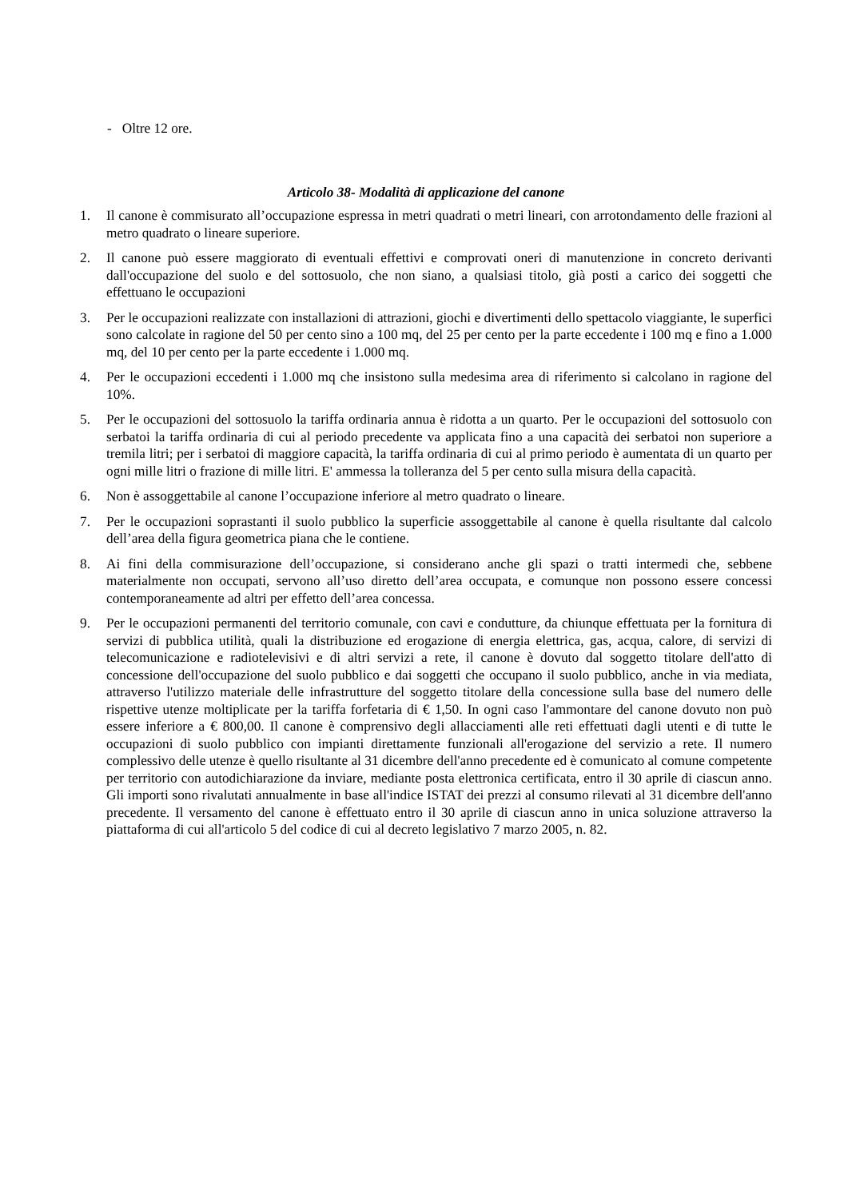- Oltre 12 ore.
Articolo 38- Modalità di applicazione del canone
1. Il canone è commisurato all’occupazione espressa in metri quadrati o metri lineari, con arrotondamento delle frazioni al metro quadrato o lineare superiore.
2. Il canone può essere maggiorato di eventuali effettivi e comprovati oneri di manutenzione in concreto derivanti dall'occupazione del suolo e del sottosuolo, che non siano, a qualsiasi titolo, già posti a carico dei soggetti che effettuano le occupazioni
3. Per le occupazioni realizzate con installazioni di attrazioni, giochi e divertimenti dello spettacolo viaggiante, le superfici sono calcolate in ragione del 50 per cento sino a 100 mq, del 25 per cento per la parte eccedente i 100 mq e fino a 1.000 mq, del 10 per cento per la parte eccedente i 1.000 mq.
4. Per le occupazioni eccedenti i 1.000 mq che insistono sulla medesima area di riferimento si calcolano in ragione del 10%.
5. Per le occupazioni del sottosuolo la tariffa ordinaria annua è ridotta a un quarto. Per le occupazioni del sottosuolo con serbatoi la tariffa ordinaria di cui al periodo precedente va applicata fino a una capacità dei serbatoi non superiore a tremila litri; per i serbatoi di maggiore capacità, la tariffa ordinaria di cui al primo periodo è aumentata di un quarto per ogni mille litri o frazione di mille litri. E' ammessa la tolleranza del 5 per cento sulla misura della capacità.
6. Non è assoggettabile al canone l’occupazione inferiore al metro quadrato o lineare.
7. Per le occupazioni soprastanti il suolo pubblico la superficie assoggettabile al canone è quella risultante dal calcolo dell’area della figura geometrica piana che le contiene.
8. Ai fini della commisurazione dell’occupazione, si considerano anche gli spazi o tratti intermedi che, sebbene materialmente non occupati, servono all’uso diretto dell’area occupata, e comunque non possono essere concessi contemporaneamente ad altri per effetto dell’area concessa.
9. Per le occupazioni permanenti del territorio comunale, con cavi e condutture, da chiunque effettuata per la fornitura di servizi di pubblica utilità, quali la distribuzione ed erogazione di energia elettrica, gas, acqua, calore, di servizi di telecomunicazione e radiotelevisivi e di altri servizi a rete, il canone è dovuto dal soggetto titolare dell'atto di concessione dell'occupazione del suolo pubblico e dai soggetti che occupano il suolo pubblico, anche in via mediata, attraverso l'utilizzo materiale delle infrastrutture del soggetto titolare della concessione sulla base del numero delle rispettive utenze moltiplicate per la tariffa forfetaria di € 1,50. In ogni caso l'ammontare del canone dovuto non può essere inferiore a € 800,00. Il canone è comprensivo degli allacciamenti alle reti effettuati dagli utenti e di tutte le occupazioni di suolo pubblico con impianti direttamente funzionali all'erogazione del servizio a rete. Il numero complessivo delle utenze è quello risultante al 31 dicembre dell'anno precedente ed è comunicato al comune competente per territorio con autodichiarazione da inviare, mediante posta elettronica certificata, entro il 30 aprile di ciascun anno. Gli importi sono rivalutati annualmente in base all'indice ISTAT dei prezzi al consumo rilevati al 31 dicembre dell'anno precedente. Il versamento del canone è effettuato entro il 30 aprile di ciascun anno in unica soluzione attraverso la piattaforma di cui all'articolo 5 del codice di cui al decreto legislativo 7 marzo 2005, n. 82.